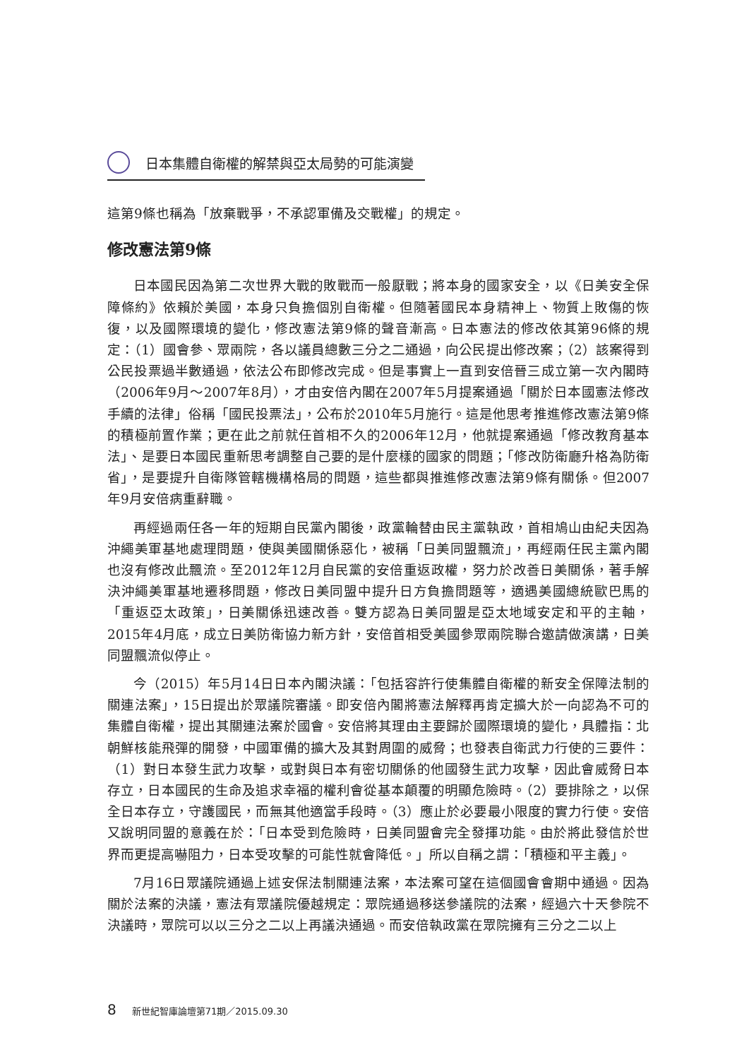日本集體自衛權的解禁與亞太局勢的可能演變
這第9條也稱為「放棄戰爭，不承認軍備及交戰權」的規定。
修改憲法第9條
日本國民因為第二次世界大戰的敗戰而一般厭戰；將本身的國家安全，以《日美安全保障條約》依賴於美國，本身只負擔個別自衛權。但隨著國民本身精神上、物質上敗傷的恢復，以及國際環境的變化，修改憲法第9條的聲音漸高。日本憲法的修改依其第96條的規定：（1）國會參、眾兩院，各以議員總數三分之二通過，向公民提出修改案；（2）該案得到公民投票過半數通過，依法公布即修改完成。但是事實上一直到安倍晉三成立第一次內閣時（2006年9月～2007年8月），才由安倍內閣在2007年5月提案通過「關於日本國憲法修改手續的法律」俗稱「國民投票法」，公布於2010年5月施行。這是他思考推進修改憲法第9條的積極前置作業；更在此之前就任首相不久的2006年12月，他就提案通過「修改教育基本法」、是要日本國民重新思考調整自己要的是什麼樣的國家的問題；「修改防衛廳升格為防衛省」，是要提升自衛隊管轄機構格局的問題，這些都與推進修改憲法第9條有關係。但2007年9月安倍病重辭職。
再經過兩任各一年的短期自民黨內閣後，政黨輪替由民主黨執政，首相鳩山由紀夫因為沖繩美軍基地處理問題，使與美國關係惡化，被稱「日美同盟飄流」，再經兩任民主黨內閣也沒有修改此飄流。至2012年12月自民黨的安倍重返政權，努力於改善日美關係，著手解決沖繩美軍基地遷移問題，修改日美同盟中提升日方負擔問題等，適遇美國總統歐巴馬的「重返亞太政策」，日美關係迅速改善。雙方認為日美同盟是亞太地域安定和平的主軸，2015年4月底，成立日美防衛協力新方針，安倍首相受美國參眾兩院聯合邀請做演講，日美同盟飄流似停止。
今（2015）年5月14日日本內閣決議：「包括容許行使集體自衛權的新安全保障法制的關連法案」，15日提出於眾議院審議。即安倍內閣將憲法解釋再肯定擴大於一向認為不可的集體自衛權，提出其關連法案於國會。安倍將其理由主要歸於國際環境的變化，具體指：北朝鮮核能飛彈的開發，中國軍備的擴大及其對周圍的威脅；也發表自衛武力行使的三要件：（1）對日本發生武力攻擊，或對與日本有密切關係的他國發生武力攻擊，因此會威脅日本存立，日本國民的生命及追求幸福的權利會從基本顛覆的明顯危險時。（2）要排除之，以保全日本存立，守護國民，而無其他適當手段時。（3）應止於必要最小限度的實力行使。安倍又說明同盟的意義在於：「日本受到危險時，日美同盟會完全發揮功能。由於將此發信於世界而更提高嚇阻力，日本受攻擊的可能性就會降低。」所以自稱之謂：「積極和平主義」。
7月16日眾議院通過上述安保法制關連法案，本法案可望在這個國會會期中通過。因為關於法案的決議，憲法有眾議院優越規定：眾院通過移送參議院的法案，經過六十天參院不決議時，眾院可以以三分之二以上再議決通過。而安倍執政黨在眾院擁有三分之二以上
8 新世紀智庫論壇第71期／2015.09.30